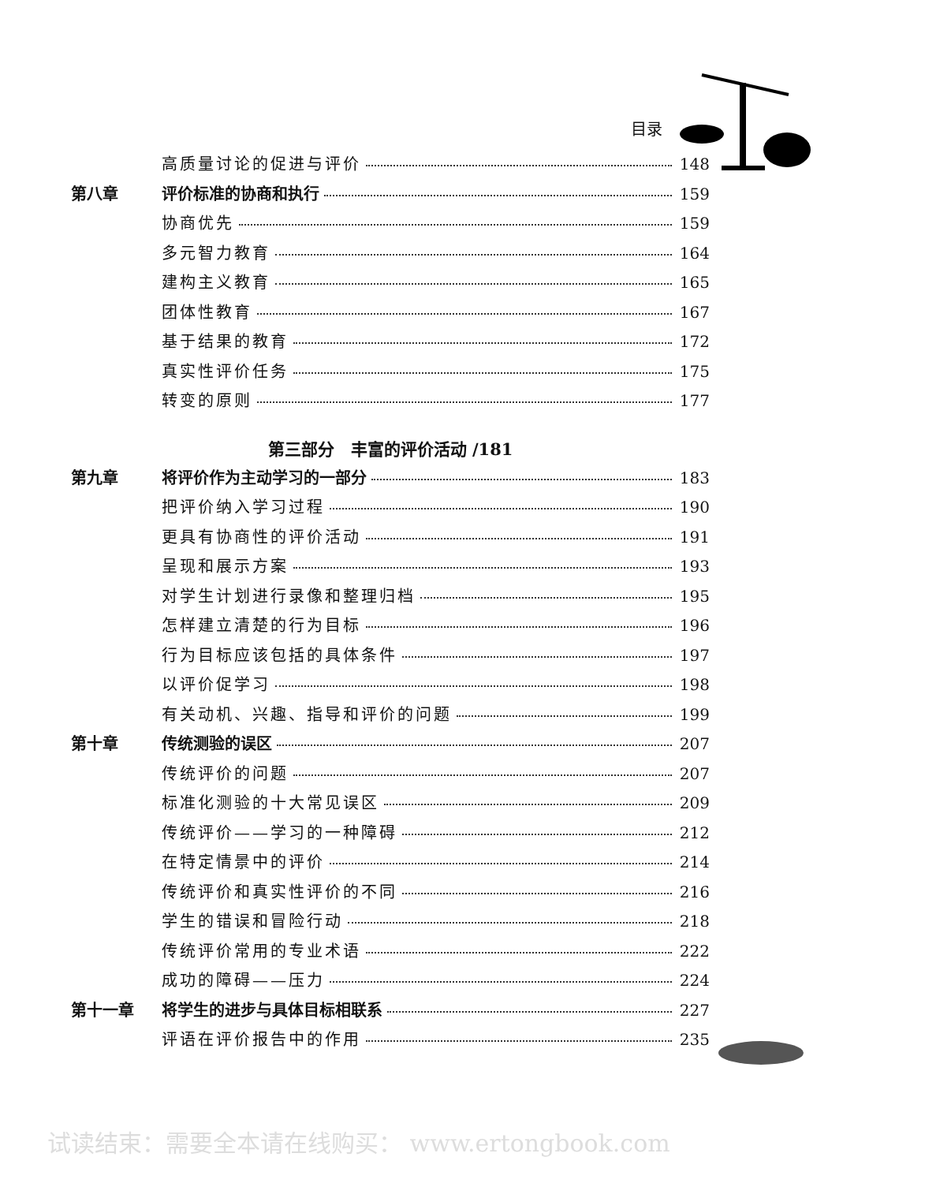目录
高质量讨论的促进与评价 148
第八章 评价标准的协商和执行 159
协商优先 159
多元智力教育 164
建构主义教育 165
团体性教育 167
基于结果的教育 172
真实性评价任务 175
转变的原则 177
第三部分　丰富的评价活动 /181
第九章 将评价作为主动学习的一部分 183
把评价纳入学习过程 190
更具有协商性的评价活动 191
呈现和展示方案 193
对学生计划进行录像和整理归档 195
怎样建立清楚的行为目标 196
行为目标应该包括的具体条件 197
以评价促学习 198
有关动机、兴趣、指导和评价的问题 199
第十章 传统测验的误区 207
传统评价的问题 207
标准化测验的十大常见误区 209
传统评价——学习的一种障碍 212
在特定情景中的评价 214
传统评价和真实性评价的不同 216
学生的错误和冒险行动 218
传统评价常用的专业术语 222
成功的障碍——压力 224
第十一章 将学生的进步与具体目标相联系 227
评语在评价报告中的作用 235
试读结束：需要全本请在线购买： www.ertongbook.com